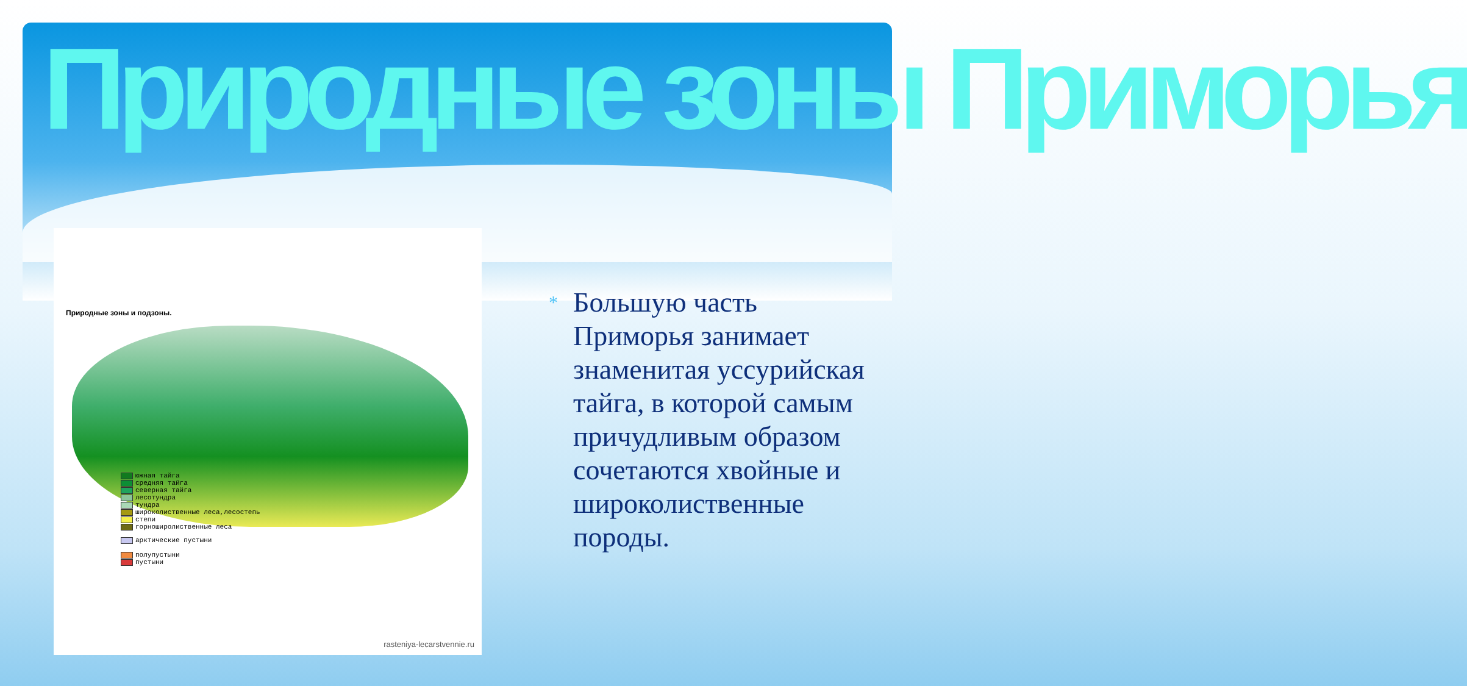Природные зоны Приморья
Природные зоны и подзоны.
южная тайга
средняя тайга
северная тайга
лесотундра
тундра
широколиственные леса,лесостепь
степи
горноширолиственные леса
арктические пустыни
полупустыни
пустыни
rasteniya-lecarstvennie.ru
* Большую часть Приморья занимает знаменитая уссурийская тайга, в которой самым причудливым образом сочетаются хвойные и широколиственные породы.